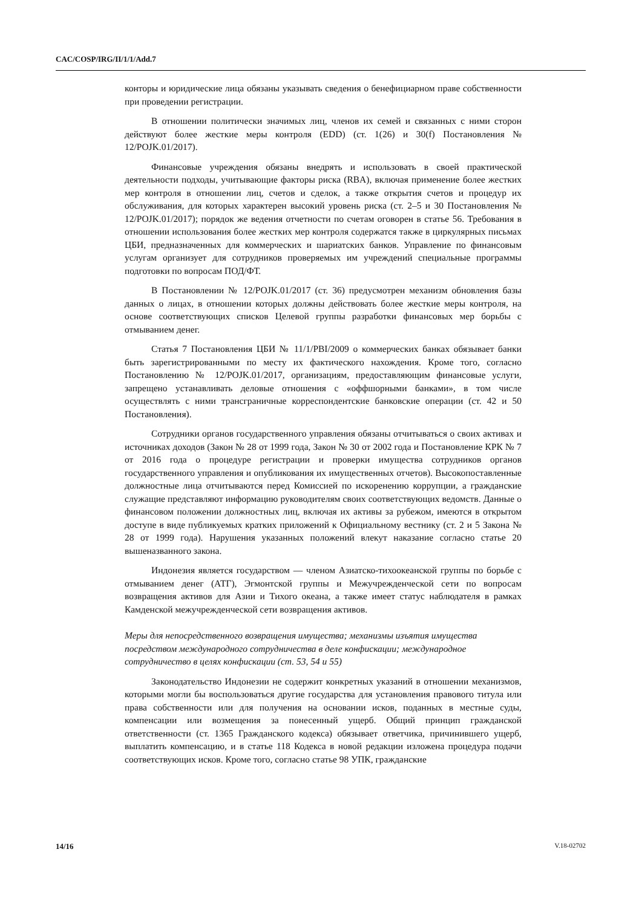CAC/COSP/IRG/II/1/1/Add.7
конторы и юридические лица обязаны указывать сведения о бенефициарном праве собственности при проведении регистрации.
В отношении политически значимых лиц, членов их семей и связанных с ними сторон действуют более жесткие меры контроля (EDD) (ст. 1(26) и 30(f) Постановления № 12/POJK.01/2017).
Финансовые учреждения обязаны внедрять и использовать в своей практической деятельности подходы, учитывающие факторы риска (RBA), включая применение более жестких мер контроля в отношении лиц, счетов и сделок, а также открытия счетов и процедур их обслуживания, для которых характерен высокий уровень риска (ст. 2–5 и 30 Постановления № 12/POJK.01/2017); порядок же ведения отчетности по счетам оговорен в статье 56. Требования в отношении использования более жестких мер контроля содержатся также в циркулярных письмах ЦБИ, предназначенных для коммерческих и шариатских банков. Управление по финансовым услугам организует для сотрудников проверяемых им учреждений специальные программы подготовки по вопросам ПОД/ФТ.
В Постановлении № 12/POJK.01/2017 (ст. 36) предусмотрен механизм обновления базы данных о лицах, в отношении которых должны действовать более жесткие меры контроля, на основе соответствующих списков Целевой группы разработки финансовых мер борьбы с отмыванием денег.
Статья 7 Постановления ЦБИ № 11/1/PBI/2009 о коммерческих банках обязывает банки быть зарегистрированными по месту их фактического нахождения. Кроме того, согласно Постановлению № 12/POJK.01/2017, организациям, предоставляющим финансовые услуги, запрещено устанавливать деловые отношения с «оффшорными банками», в том числе осуществлять с ними трансграничные корреспондентские банковские операции (ст. 42 и 50 Постановления).
Сотрудники органов государственного управления обязаны отчитываться о своих активах и источниках доходов (Закон № 28 от 1999 года, Закон № 30 от 2002 года и Постановление КРК № 7 от 2016 года о процедуре регистрации и проверки имущества сотрудников органов государственного управления и опубликования их имущественных отчетов). Высокопоставленные должностные лица отчитываются перед Комиссией по искоренению коррупции, а гражданские служащие представляют информацию руководителям своих соответствующих ведомств. Данные о финансовом положении должностных лиц, включая их активы за рубежом, имеются в открытом доступе в виде публикуемых кратких приложений к Официальному вестнику (ст. 2 и 5 Закона № 28 от 1999 года). Нарушения указанных положений влекут наказание согласно статье 20 вышеназванного закона.
Индонезия является государством — членом Азиатско-тихоокеанской группы по борьбе с отмыванием денег (АТГ), Эгмонтской группы и Межучрежденческой сети по вопросам возвращения активов для Азии и Тихого океана, а также имеет статус наблюдателя в рамках Камденской межучрежденческой сети возвращения активов.
Меры для непосредственного возвращения имущества; механизмы изъятия имущества посредством международного сотрудничества в деле конфискации; международное сотрудничество в целях конфискации (ст. 53, 54 и 55)
Законодательство Индонезии не содержит конкретных указаний в отношении механизмов, которыми могли бы воспользоваться другие государства для установления правового титула или права собственности или для получения на основании исков, поданных в местные суды, компенсации или возмещения за понесенный ущерб. Общий принцип гражданской ответственности (ст. 1365 Гражданского кодекса) обязывает ответчика, причинившего ущерб, выплатить компенсацию, и в статье 118 Кодекса в новой редакции изложена процедура подачи соответствующих исков. Кроме того, согласно статье 98 УПК, гражданские
14/16 V.18-02702